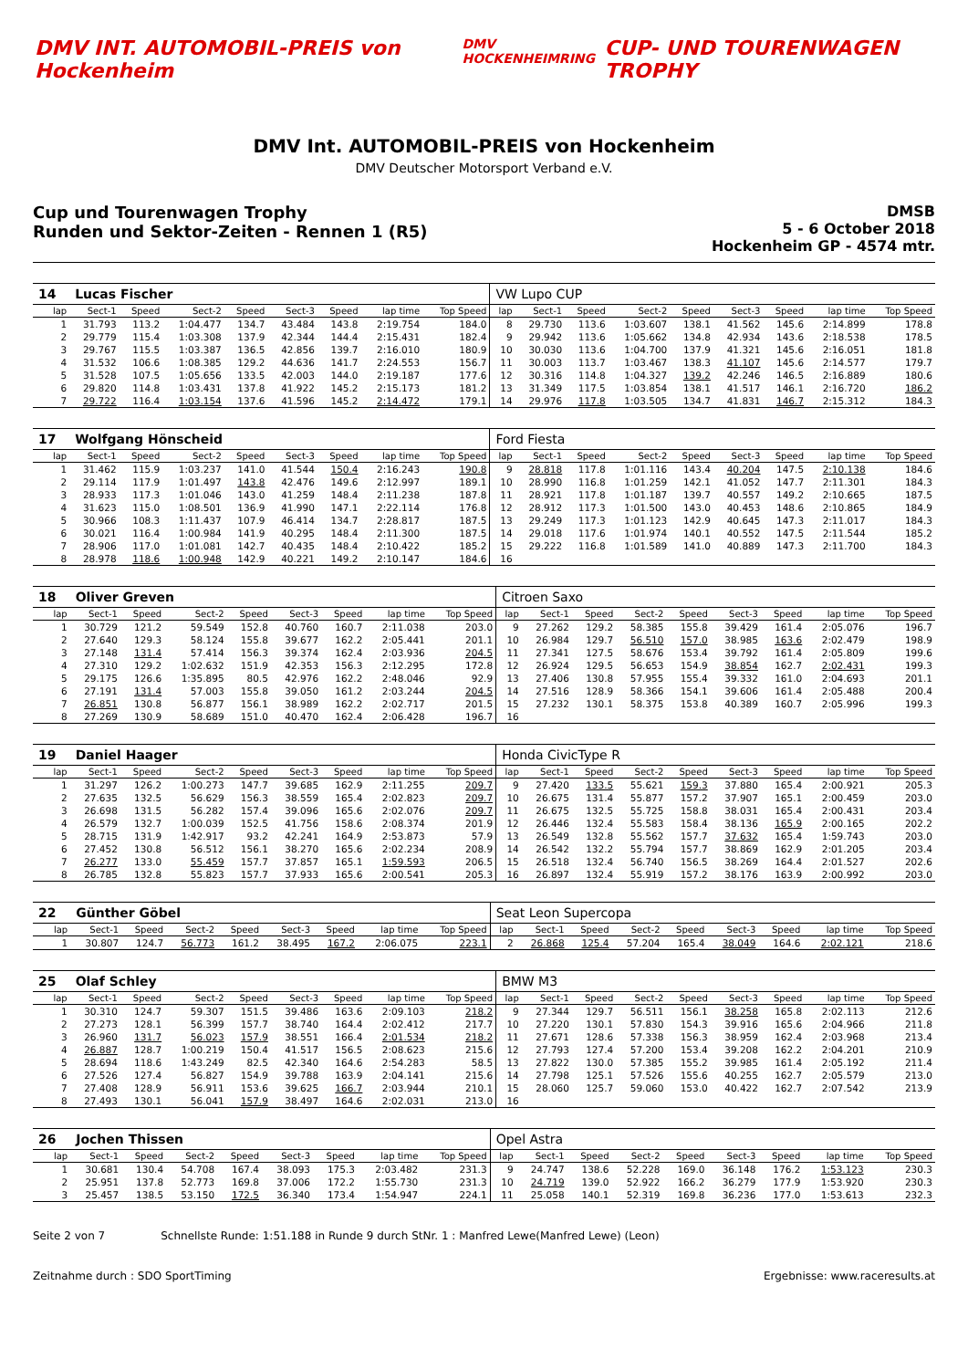DMV INT. AUTOMOBIL-PREIS von Hockenheim
DMV HOCKENHEIMRING
CUP- UND TOURENWAGEN TROPHY
DMV Int. AUTOMOBIL-PREIS von Hockenheim
DMV Deutscher Motorsport Verband e.V.
Cup und Tourenwagen Trophy
Runden und Sektor-Zeiten - Rennen 1 (R5)
DMSB
5 - 6 October 2018
Hockenheim GP - 4574 mtr.
| 14 | Lucas Fischer | | | | | | | | VW Lupo CUP | | | | | | | | |
| lap | Sect-1 | Speed | Sect-2 | Speed | Sect-3 | Speed | lap time | Top Speed | lap | Sect-1 | Speed | Sect-2 | Speed | Sect-3 | Speed | lap time | Top Speed |
| 1 | 31.793 | 113.2 | 1:04.477 | 134.7 | 43.484 | 143.8 | 2:19.754 | 184.0 | 8 | 29.730 | 113.6 | 1:03.607 | 138.1 | 41.562 | 145.6 | 2:14.899 | 178.8 |
| 2 | 29.779 | 115.4 | 1:03.308 | 137.9 | 42.344 | 144.4 | 2:15.431 | 182.4 | 9 | 29.942 | 113.6 | 1:05.662 | 134.8 | 42.934 | 143.6 | 2:18.538 | 178.5 |
| 3 | 29.767 | 115.5 | 1:03.387 | 136.5 | 42.856 | 139.7 | 2:16.010 | 180.9 | 10 | 30.030 | 113.6 | 1:04.700 | 137.9 | 41.321 | 145.6 | 2:16.051 | 181.8 |
| 4 | 31.532 | 106.6 | 1:08.385 | 129.2 | 44.636 | 141.7 | 2:24.553 | 156.7 | 11 | 30.003 | 113.7 | 1:03.467 | 138.3 | 41.107 | 145.6 | 2:14.577 | 179.7 |
| 5 | 31.528 | 107.5 | 1:05.656 | 133.5 | 42.003 | 144.0 | 2:19.187 | 177.6 | 12 | 30.316 | 114.8 | 1:04.327 | 139.2 | 42.246 | 146.5 | 2:16.889 | 180.6 |
| 6 | 29.820 | 114.8 | 1:03.431 | 137.8 | 41.922 | 145.2 | 2:15.173 | 181.2 | 13 | 31.349 | 117.5 | 1:03.854 | 138.1 | 41.517 | 146.1 | 2:16.720 | 186.2 |
| 7 | 29.722 | 116.4 | 1:03.154 | 137.6 | 41.596 | 145.2 | 2:14.472 | 179.1 | 14 | 29.976 | 117.8 | 1:03.505 | 134.7 | 41.831 | 146.7 | 2:15.312 | 184.3 |
| 17 | Wolfgang Hönscheid | | | | | | | | Ford Fiesta | | | | | | | | |
| lap | Sect-1 | Speed | Sect-2 | Speed | Sect-3 | Speed | lap time | Top Speed | lap | Sect-1 | Speed | Sect-2 | Speed | Sect-3 | Speed | lap time | Top Speed |
| 1 | 31.462 | 115.9 | 1:03.237 | 141.0 | 41.544 | 150.4 | 2:16.243 | 190.8 | 9 | 28.818 | 117.8 | 1:01.116 | 143.4 | 40.204 | 147.5 | 2:10.138 | 184.6 |
| 2 | 29.114 | 117.9 | 1:01.497 | 143.8 | 42.476 | 149.6 | 2:12.997 | 189.1 | 10 | 28.990 | 116.8 | 1:01.259 | 142.1 | 41.052 | 147.7 | 2:11.301 | 184.3 |
| 3 | 28.933 | 117.3 | 1:01.046 | 143.0 | 41.259 | 148.4 | 2:11.238 | 187.8 | 11 | 28.921 | 117.8 | 1:01.187 | 139.7 | 40.557 | 149.2 | 2:10.665 | 187.5 |
| 4 | 31.623 | 115.0 | 1:08.501 | 136.9 | 41.990 | 147.1 | 2:22.114 | 176.8 | 12 | 28.912 | 117.3 | 1:01.500 | 143.0 | 40.453 | 148.6 | 2:10.865 | 184.9 |
| 5 | 30.966 | 108.3 | 1:11.437 | 107.9 | 46.414 | 134.7 | 2:28.817 | 187.5 | 13 | 29.249 | 117.3 | 1:01.123 | 142.9 | 40.645 | 147.3 | 2:11.017 | 184.3 |
| 6 | 30.021 | 116.4 | 1:00.984 | 141.9 | 40.295 | 148.4 | 2:11.300 | 187.5 | 14 | 29.018 | 117.6 | 1:01.974 | 140.1 | 40.552 | 147.5 | 2:11.544 | 185.2 |
| 7 | 28.906 | 117.0 | 1:01.081 | 142.7 | 40.435 | 148.4 | 2:10.422 | 185.2 | 15 | 29.222 | 116.8 | 1:01.589 | 141.0 | 40.889 | 147.3 | 2:11.700 | 184.3 |
| 8 | 28.978 | 118.6 | 1:00.948 | 142.9 | 40.221 | 149.2 | 2:10.147 | 184.6 | 16 | | | | | | | | |
| 18 | Oliver Greven | | | | | | | | Citroen Saxo | | | | | | | | |
| lap | Sect-1 | Speed | Sect-2 | Speed | Sect-3 | Speed | lap time | Top Speed | lap | Sect-1 | Speed | Sect-2 | Speed | Sect-3 | Speed | lap time | Top Speed |
| 1 | 30.729 | 121.2 | 59.549 | 152.8 | 40.760 | 160.7 | 2:11.038 | 203.0 | 9 | 27.262 | 129.2 | 58.385 | 155.8 | 39.429 | 161.4 | 2:05.076 | 196.7 |
| 2 | 27.640 | 129.3 | 58.124 | 155.8 | 39.677 | 162.2 | 2:05.441 | 201.1 | 10 | 26.984 | 129.7 | 56.510 | 157.0 | 38.985 | 163.6 | 2:02.479 | 198.9 |
| 3 | 27.148 | 131.4 | 57.414 | 156.3 | 39.374 | 162.4 | 2:03.936 | 204.5 | 11 | 27.341 | 127.5 | 58.676 | 153.4 | 39.792 | 161.4 | 2:05.809 | 199.6 |
| 4 | 27.310 | 129.2 | 1:02.632 | 151.9 | 42.353 | 156.3 | 2:12.295 | 172.8 | 12 | 26.924 | 129.5 | 56.653 | 154.9 | 38.854 | 162.7 | 2:02.431 | 199.3 |
| 5 | 29.175 | 126.6 | 1:35.895 | 80.5 | 42.976 | 162.2 | 2:48.046 | 92.9 | 13 | 27.406 | 130.8 | 57.955 | 155.4 | 39.332 | 161.0 | 2:04.693 | 201.1 |
| 6 | 27.191 | 131.4 | 57.003 | 155.8 | 39.050 | 161.2 | 2:03.244 | 204.5 | 14 | 27.516 | 128.9 | 58.366 | 154.1 | 39.606 | 161.4 | 2:05.488 | 200.4 |
| 7 | 26.851 | 130.8 | 56.877 | 156.1 | 38.989 | 162.2 | 2:02.717 | 201.5 | 15 | 27.232 | 130.1 | 58.375 | 153.8 | 40.389 | 160.7 | 2:05.996 | 199.3 |
| 8 | 27.269 | 130.9 | 58.689 | 151.0 | 40.470 | 162.4 | 2:06.428 | 196.7 | 16 | | | | | | | | |
| 19 | Daniel Haager | | | | | | | | Honda CivicType R | | | | | | | | |
| lap | Sect-1 | Speed | Sect-2 | Speed | Sect-3 | Speed | lap time | Top Speed | lap | Sect-1 | Speed | Sect-2 | Speed | Sect-3 | Speed | lap time | Top Speed |
| 1 | 31.297 | 126.2 | 1:00.273 | 147.7 | 39.685 | 162.9 | 2:11.255 | 209.7 | 9 | 27.420 | 133.5 | 55.621 | 159.3 | 37.880 | 165.4 | 2:00.921 | 205.3 |
| 2 | 27.635 | 132.5 | 56.629 | 156.3 | 38.559 | 165.4 | 2:02.823 | 209.7 | 10 | 26.675 | 131.4 | 55.877 | 157.2 | 37.907 | 165.1 | 2:00.459 | 203.0 |
| 3 | 26.698 | 131.5 | 56.282 | 157.4 | 39.096 | 165.6 | 2:02.076 | 209.7 | 11 | 26.675 | 132.5 | 55.725 | 158.8 | 38.031 | 165.4 | 2:00.431 | 203.4 |
| 4 | 26.579 | 132.7 | 1:00.039 | 152.5 | 41.756 | 158.6 | 2:08.374 | 201.9 | 12 | 26.446 | 132.4 | 55.583 | 158.4 | 38.136 | 165.9 | 2:00.165 | 202.2 |
| 5 | 28.715 | 131.9 | 1:42.917 | 93.2 | 42.241 | 164.9 | 2:53.873 | 57.9 | 13 | 26.549 | 132.8 | 55.562 | 157.7 | 37.632 | 165.4 | 1:59.743 | 203.0 |
| 6 | 27.452 | 130.8 | 56.512 | 156.1 | 38.270 | 165.6 | 2:02.234 | 208.9 | 14 | 26.542 | 132.2 | 55.794 | 157.7 | 38.869 | 162.9 | 2:01.205 | 203.4 |
| 7 | 26.277 | 133.0 | 55.459 | 157.7 | 37.857 | 165.1 | 1:59.593 | 206.5 | 15 | 26.518 | 132.4 | 56.740 | 156.5 | 38.269 | 164.4 | 2:01.527 | 202.6 |
| 8 | 26.785 | 132.8 | 55.823 | 157.7 | 37.933 | 165.6 | 2:00.541 | 205.3 | 16 | 26.897 | 132.4 | 55.919 | 157.2 | 38.176 | 163.9 | 2:00.992 | 203.0 |
| 22 | Günther Göbel | | | | | | | | Seat Leon Supercopa | | | | | | | | |
| lap | Sect-1 | Speed | Sect-2 | Speed | Sect-3 | Speed | lap time | Top Speed | lap | Sect-1 | Speed | Sect-2 | Speed | Sect-3 | Speed | lap time | Top Speed |
| 1 | 30.807 | 124.7 | 56.773 | 161.2 | 38.495 | 167.2 | 2:06.075 | 223.1 | 2 | 26.868 | 125.4 | 57.204 | 165.4 | 38.049 | 164.6 | 2:02.121 | 218.6 |
| 25 | Olaf Schley | | | | | | | | BMW M3 | | | | | | | | |
| lap | Sect-1 | Speed | Sect-2 | Speed | Sect-3 | Speed | lap time | Top Speed | lap | Sect-1 | Speed | Sect-2 | Speed | Sect-3 | Speed | lap time | Top Speed |
| 1 | 30.310 | 124.7 | 59.307 | 151.5 | 39.486 | 163.6 | 2:09.103 | 218.2 | 9 | 27.344 | 129.7 | 56.511 | 156.1 | 38.258 | 165.8 | 2:02.113 | 212.6 |
| 2 | 27.273 | 128.1 | 56.399 | 157.7 | 38.740 | 164.4 | 2:02.412 | 217.7 | 10 | 27.220 | 130.1 | 57.830 | 154.3 | 39.916 | 165.6 | 2:04.966 | 211.8 |
| 3 | 26.960 | 131.7 | 56.023 | 157.9 | 38.551 | 166.4 | 2:01.534 | 218.2 | 11 | 27.671 | 128.6 | 57.338 | 156.3 | 38.959 | 162.4 | 2:03.968 | 213.4 |
| 4 | 26.887 | 128.7 | 1:00.219 | 150.4 | 41.517 | 156.5 | 2:08.623 | 215.6 | 12 | 27.793 | 127.4 | 57.200 | 153.4 | 39.208 | 162.2 | 2:04.201 | 210.9 |
| 5 | 28.694 | 118.6 | 1:43.249 | 82.5 | 42.340 | 164.6 | 2:54.283 | 58.5 | 13 | 27.822 | 130.0 | 57.385 | 155.2 | 39.985 | 161.4 | 2:05.192 | 211.4 |
| 6 | 27.526 | 127.4 | 56.827 | 154.9 | 39.788 | 163.9 | 2:04.141 | 215.6 | 14 | 27.798 | 125.1 | 57.526 | 155.6 | 40.255 | 162.7 | 2:05.579 | 213.0 |
| 7 | 27.408 | 128.9 | 56.911 | 153.6 | 39.625 | 166.7 | 2:03.944 | 210.1 | 15 | 28.060 | 125.7 | 59.060 | 153.0 | 40.422 | 162.7 | 2:07.542 | 213.9 |
| 8 | 27.493 | 130.1 | 56.041 | 157.9 | 38.497 | 164.6 | 2:02.031 | 213.0 | 16 | | | | | | | | |
| 26 | Jochen Thissen | | | | | | | | Opel Astra | | | | | | | | |
| lap | Sect-1 | Speed | Sect-2 | Speed | Sect-3 | Speed | lap time | Top Speed | lap | Sect-1 | Speed | Sect-2 | Speed | Sect-3 | Speed | lap time | Top Speed |
| 1 | 30.681 | 130.4 | 54.708 | 167.4 | 38.093 | 175.3 | 2:03.482 | 231.3 | 9 | 24.747 | 138.6 | 52.228 | 169.0 | 36.148 | 176.2 | 1:53.123 | 230.3 |
| 2 | 25.951 | 137.8 | 52.773 | 169.8 | 37.006 | 172.2 | 1:55.730 | 231.3 | 10 | 24.719 | 139.0 | 52.922 | 166.2 | 36.279 | 177.9 | 1:53.920 | 230.3 |
| 3 | 25.457 | 138.5 | 53.150 | 172.5 | 36.340 | 173.4 | 1:54.947 | 224.1 | 11 | 25.058 | 140.1 | 52.319 | 169.8 | 36.236 | 177.0 | 1:53.613 | 232.3 |
Seite 2 von 7 Schnellste Runde: 1:51.188 in Runde 9 durch StNr. 1 : Manfred Lewe(Manfred Lewe) (Leon)
Zeitnahme durch : SDO SportTiming Ergebnisse: www.raceresults.at